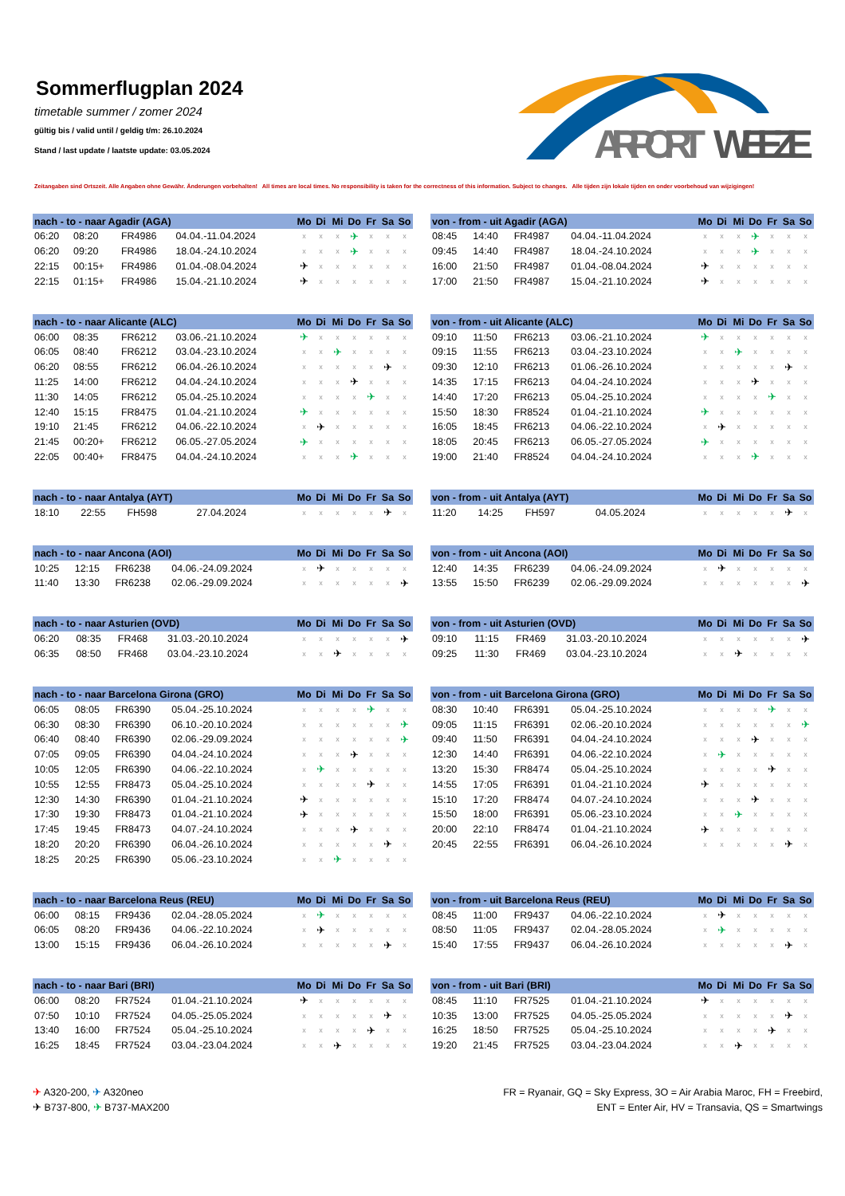Sommerflugplan 2024
timetable summer / zomer 2024
gültig bis / valid until / geldig t/m: 26.10.2024
Stand / last update / laatste update: 03.05.2024
AIRPORT
WEEZE
Zeitangaben sind Ortszeit. Alle Angaben ohne Gewähr. Änderungen vorbehalten! All times are local times. No responsibility is taken for the correctness of this information. Subject to changes. Alle tijden zijn lokale tijden en onder voorbehoud van wijzigingen!
| nach - to - naar Agadir (AGA) | | | | Mo | Di | Mi | Do | Fr | Sa | So |
| --- | --- | --- | --- | --- | --- | --- | --- | --- | --- | --- |
| 06:20 | 08:20 | FR4986 | 04.04.-11.04.2024 | x | x | x | ✈ | x | x | x |
| 06:20 | 09:20 | FR4986 | 18.04.-24.10.2024 | x | x | x | ✈ | x | x | x |
| 22:15 | 00:15+ | FR4986 | 01.04.-08.04.2024 | ✈ | x | x | x | x | x | x |
| 22:15 | 01:15+ | FR4986 | 15.04.-21.10.2024 | ✈ | x | x | x | x | x | x |
| von - from - uit Agadir (AGA) | | | | Mo | Di | Mi | Do | Fr | Sa | So |
| --- | --- | --- | --- | --- | --- | --- | --- | --- | --- | --- |
| 08:45 | 14:40 | FR4987 | 04.04.-11.04.2024 | x | x | x | ✈ | x | x | x |
| 09:45 | 14:40 | FR4987 | 18.04.-24.10.2024 | x | x | x | ✈ | x | x | x |
| 16:00 | 21:50 | FR4987 | 01.04.-08.04.2024 | ✈ | x | x | x | x | x | x |
| 17:00 | 21:50 | FR4987 | 15.04.-21.10.2024 | ✈ | x | x | x | x | x | x |
| nach - to - naar Alicante (ALC) | | | | Mo | Di | Mi | Do | Fr | Sa | So |
| --- | --- | --- | --- | --- | --- | --- | --- | --- | --- | --- |
| 06:00 | 08:35 | FR6212 | 03.06.-21.10.2024 | ✈ | x | x | x | x | x | x |
| 06:05 | 08:40 | FR6212 | 03.04.-23.10.2024 | x | x | ✈ | x | x | x | x |
| 06:20 | 08:55 | FR6212 | 06.04.-26.10.2024 | x | x | x | x | x | ✈ | x |
| 11:25 | 14:00 | FR6212 | 04.04.-24.10.2024 | x | x | x | ✈ | x | x | x |
| 11:30 | 14:05 | FR6212 | 05.04.-25.10.2024 | x | x | x | x | ✈ | x | x |
| 12:40 | 15:15 | FR8475 | 01.04.-21.10.2024 | ✈ | x | x | x | x | x | x |
| 19:10 | 21:45 | FR6212 | 04.06.-22.10.2024 | x | ✈ | x | x | x | x | x |
| 21:45 | 00:20+ | FR6212 | 06.05.-27.05.2024 | ✈ | x | x | x | x | x | x |
| 22:05 | 00:40+ | FR8475 | 04.04.-24.10.2024 | x | x | x | ✈ | x | x | x |
| von - from - uit Alicante (ALC) | | | | Mo | Di | Mi | Do | Fr | Sa | So |
| --- | --- | --- | --- | --- | --- | --- | --- | --- | --- | --- |
| 09:10 | 11:50 | FR6213 | 03.06.-21.10.2024 | ✈ | x | x | x | x | x | x |
| 09:15 | 11:55 | FR6213 | 03.04.-23.10.2024 | x | x | ✈ | x | x | x | x |
| 09:30 | 12:10 | FR6213 | 01.06.-26.10.2024 | x | x | x | x | x | ✈ | x |
| 14:35 | 17:15 | FR6213 | 04.04.-24.10.2024 | x | x | x | ✈ | x | x | x |
| 14:40 | 17:20 | FR6213 | 05.04.-25.10.2024 | x | x | x | x | ✈ | x | x |
| 15:50 | 18:30 | FR8524 | 01.04.-21.10.2024 | ✈ | x | x | x | x | x | x |
| 16:05 | 18:45 | FR6213 | 04.06.-22.10.2024 | x | ✈ | x | x | x | x | x |
| 18:05 | 20:45 | FR6213 | 06.05.-27.05.2024 | ✈ | x | x | x | x | x | x |
| 19:00 | 21:40 | FR8524 | 04.04.-24.10.2024 | x | x | x | ✈ | x | x | x |
| nach - to - naar Antalya (AYT) | | | | Mo | Di | Mi | Do | Fr | Sa | So |
| --- | --- | --- | --- | --- | --- | --- | --- | --- | --- | --- |
| 18:10 | 22:55 | FH598 | 27.04.2024 | x | x | x | x | x | ✈ | x |
| von - from - uit Antalya (AYT) | | | | Mo | Di | Mi | Do | Fr | Sa | So |
| --- | --- | --- | --- | --- | --- | --- | --- | --- | --- | --- |
| 11:20 | 14:25 | FH597 | 04.05.2024 | x | x | x | x | x | ✈ | x |
| nach - to - naar Ancona (AOI) | | | | Mo | Di | Mi | Do | Fr | Sa | So |
| --- | --- | --- | --- | --- | --- | --- | --- | --- | --- | --- |
| 10:25 | 12:15 | FR6238 | 04.06.-24.09.2024 | x | ✈ | x | x | x | x | x |
| 11:40 | 13:30 | FR6238 | 02.06.-29.09.2024 | x | x | x | x | x | x | ✈ |
| von - from - uit Ancona (AOI) | | | | Mo | Di | Mi | Do | Fr | Sa | So |
| --- | --- | --- | --- | --- | --- | --- | --- | --- | --- | --- |
| 12:40 | 14:35 | FR6239 | 04.06.-24.09.2024 | x | ✈ | x | x | x | x | x |
| 13:55 | 15:50 | FR6239 | 02.06.-29.09.2024 | x | x | x | x | x | x | ✈ |
| nach - to - naar Asturien (OVD) | | | | Mo | Di | Mi | Do | Fr | Sa | So |
| --- | --- | --- | --- | --- | --- | --- | --- | --- | --- | --- |
| 06:20 | 08:35 | FR468 | 31.03.-20.10.2024 | x | x | x | x | x | x | ✈ |
| 06:35 | 08:50 | FR468 | 03.04.-23.10.2024 | x | x | ✈ | x | x | x | x |
| von - from - uit Asturien (OVD) | | | | Mo | Di | Mi | Do | Fr | Sa | So |
| --- | --- | --- | --- | --- | --- | --- | --- | --- | --- | --- |
| 09:10 | 11:15 | FR469 | 31.03.-20.10.2024 | x | x | x | x | x | x | ✈ |
| 09:25 | 11:30 | FR469 | 03.04.-23.10.2024 | x | x | ✈ | x | x | x | x |
| nach - to - naar Barcelona Girona (GRO) | | | | Mo | Di | Mi | Do | Fr | Sa | So |
| --- | --- | --- | --- | --- | --- | --- | --- | --- | --- | --- |
| 06:05 | 08:05 | FR6390 | 05.04.-25.10.2024 | x | x | x | x | ✈ | x | x |
| 06:30 | 08:30 | FR6390 | 06.10.-20.10.2024 | x | x | x | x | x | x | ✈ |
| 06:40 | 08:40 | FR6390 | 02.06.-29.09.2024 | x | x | x | x | x | x | ✈ |
| 07:05 | 09:05 | FR6390 | 04.04.-24.10.2024 | x | x | x | ✈ | x | x | x |
| 10:05 | 12:05 | FR6390 | 04.06.-22.10.2024 | x | ✈ | x | x | x | x | x |
| 10:55 | 12:55 | FR8473 | 05.04.-25.10.2024 | x | x | x | x | ✈ | x | x |
| 12:30 | 14:30 | FR6390 | 01.04.-21.10.2024 | ✈ | x | x | x | x | x | x |
| 17:30 | 19:30 | FR8473 | 01.04.-21.10.2024 | ✈ | x | x | x | x | x | x |
| 17:45 | 19:45 | FR8473 | 04.07.-24.10.2024 | x | x | x | ✈ | x | x | x |
| 18:20 | 20:20 | FR6390 | 06.04.-26.10.2024 | x | x | x | x | x | ✈ | x |
| 18:25 | 20:25 | FR6390 | 05.06.-23.10.2024 | x | x | ✈ | x | x | x | x |
| von - from - uit Barcelona Girona (GRO) | | | | Mo | Di | Mi | Do | Fr | Sa | So |
| --- | --- | --- | --- | --- | --- | --- | --- | --- | --- | --- |
| 08:30 | 10:40 | FR6391 | 05.04.-25.10.2024 | x | x | x | x | ✈ | x | x |
| 09:05 | 11:15 | FR6391 | 02.06.-20.10.2024 | x | x | x | x | x | x | ✈ |
| 09:40 | 11:50 | FR6391 | 04.04.-24.10.2024 | x | x | x | ✈ | x | x | x |
| 12:30 | 14:40 | FR6391 | 04.06.-22.10.2024 | x | ✈ | x | x | x | x | x |
| 13:20 | 15:30 | FR8474 | 05.04.-25.10.2024 | x | x | x | x | ✈ | x | x |
| 14:55 | 17:05 | FR6391 | 01.04.-21.10.2024 | ✈ | x | x | x | x | x | x |
| 15:10 | 17:20 | FR8474 | 04.07.-24.10.2024 | x | x | x | ✈ | x | x | x |
| 15:50 | 18:00 | FR6391 | 05.06.-23.10.2024 | x | x | ✈ | x | x | x | x |
| 20:00 | 22:10 | FR8474 | 01.04.-21.10.2024 | ✈ | x | x | x | x | x | x |
| 20:45 | 22:55 | FR6391 | 06.04.-26.10.2024 | x | x | x | x | x | ✈ | x |
| nach - to - naar Barcelona Reus (REU) | | | | Mo | Di | Mi | Do | Fr | Sa | So |
| --- | --- | --- | --- | --- | --- | --- | --- | --- | --- | --- |
| 06:00 | 08:15 | FR9436 | 02.04.-28.05.2024 | x | ✈ | x | x | x | x | x |
| 06:05 | 08:20 | FR9436 | 04.06.-22.10.2024 | x | ✈ | x | x | x | x | x |
| 13:00 | 15:15 | FR9436 | 06.04.-26.10.2024 | x | x | x | x | x | ✈ | x |
| von - from - uit Barcelona Reus (REU) | | | | Mo | Di | Mi | Do | Fr | Sa | So |
| --- | --- | --- | --- | --- | --- | --- | --- | --- | --- | --- |
| 08:45 | 11:00 | FR9437 | 04.06.-22.10.2024 | x | ✈ | x | x | x | x | x |
| 08:50 | 11:05 | FR9437 | 02.04.-28.05.2024 | x | ✈ | x | x | x | x | x |
| 15:40 | 17:55 | FR9437 | 06.04.-26.10.2024 | x | x | x | x | x | ✈ | x |
| nach - to - naar Bari (BRI) | | | | Mo | Di | Mi | Do | Fr | Sa | So |
| --- | --- | --- | --- | --- | --- | --- | --- | --- | --- | --- |
| 06:00 | 08:20 | FR7524 | 01.04.-21.10.2024 | ✈ | x | x | x | x | x | x |
| 07:50 | 10:10 | FR7524 | 04.05.-25.05.2024 | x | x | x | x | x | ✈ | x |
| 13:40 | 16:00 | FR7524 | 05.04.-25.10.2024 | x | x | x | x | ✈ | x | x |
| 16:25 | 18:45 | FR7524 | 03.04.-23.04.2024 | x | x | ✈ | x | x | x | x |
| von - from - uit Bari (BRI) | | | | Mo | Di | Mi | Do | Fr | Sa | So |
| --- | --- | --- | --- | --- | --- | --- | --- | --- | --- | --- |
| 08:45 | 11:10 | FR7525 | 01.04.-21.10.2024 | ✈ | x | x | x | x | x | x |
| 10:35 | 13:00 | FR7525 | 04.05.-25.05.2024 | x | x | x | x | x | ✈ | x |
| 16:25 | 18:50 | FR7525 | 05.04.-25.10.2024 | x | x | x | x | ✈ | x | x |
| 19:20 | 21:45 | FR7525 | 03.04.-23.04.2024 | x | x | ✈ | x | x | x | x |
✈ A320-200, ✈ A320neo
✈ B737-800, ✈ B737-MAX200
FR = Ryanair, GQ = Sky Express, 3O = Air Arabia Maroc, FH = Freebird,
ENT = Enter Air, HV = Transavia, QS = Smartwings